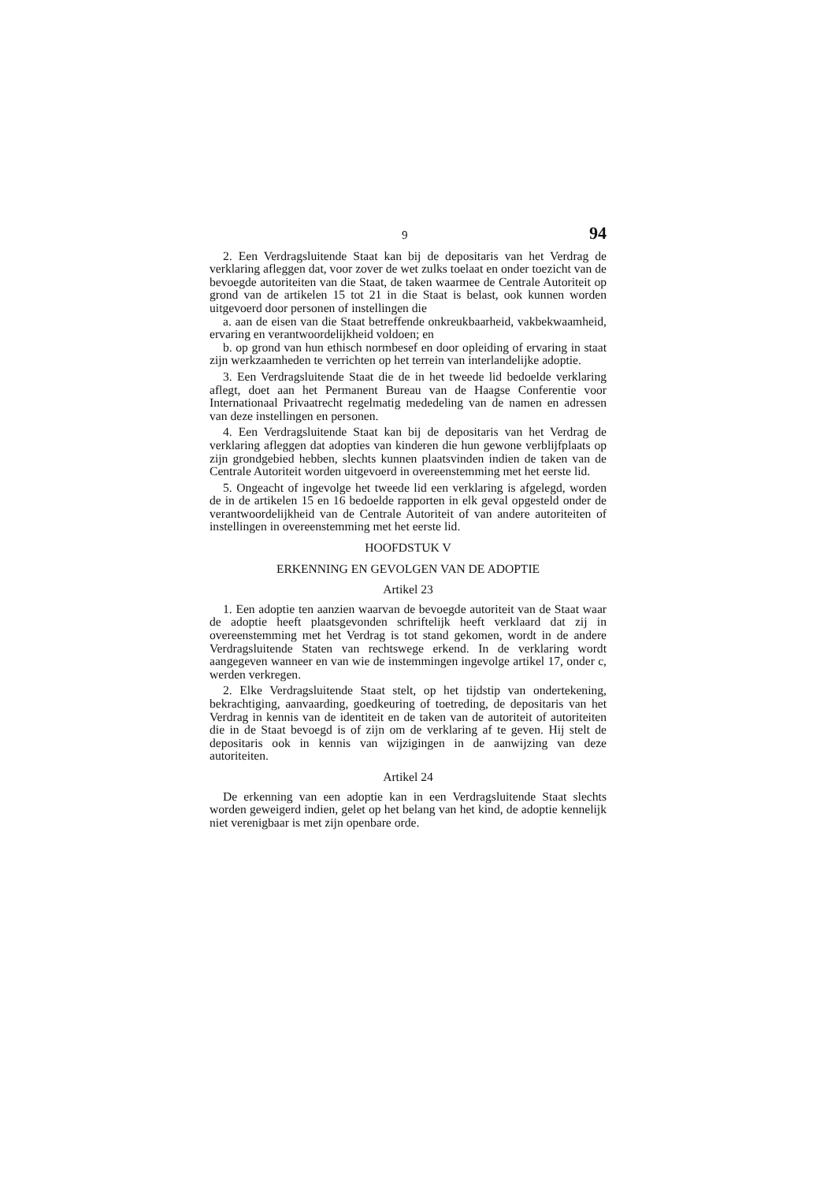9 94
2. Een Verdragsluitende Staat kan bij de depositaris van het Verdrag de verklaring afleggen dat, voor zover de wet zulks toelaat en onder toezicht van de bevoegde autoriteiten van die Staat, de taken waarmee de Centrale Autoriteit op grond van de artikelen 15 tot 21 in die Staat is belast, ook kunnen worden uitgevoerd door personen of instellingen die
a. aan de eisen van die Staat betreffende onkreukbaarheid, vakbekwaamheid, ervaring en verantwoordelijkheid voldoen; en
b. op grond van hun ethisch normbesef en door opleiding of ervaring in staat zijn werkzaamheden te verrichten op het terrein van interlandelijke adoptie.
3. Een Verdragsluitende Staat die de in het tweede lid bedoelde verklaring aflegt, doet aan het Permanent Bureau van de Haagse Conferentie voor Internationaal Privaatrecht regelmatig mededeling van de namen en adressen van deze instellingen en personen.
4. Een Verdragsluitende Staat kan bij de depositaris van het Verdrag de verklaring afleggen dat adopties van kinderen die hun gewone verblijfplaats op zijn grondgebied hebben, slechts kunnen plaatsvinden indien de taken van de Centrale Autoriteit worden uitgevoerd in overeenstemming met het eerste lid.
5. Ongeacht of ingevolge het tweede lid een verklaring is afgelegd, worden de in de artikelen 15 en 16 bedoelde rapporten in elk geval opgesteld onder de verantwoordelijkheid van de Centrale Autoriteit of van andere autoriteiten of instellingen in overeenstemming met het eerste lid.
HOOFDSTUK V
ERKENNING EN GEVOLGEN VAN DE ADOPTIE
Artikel 23
1. Een adoptie ten aanzien waarvan de bevoegde autoriteit van de Staat waar de adoptie heeft plaatsgevonden schriftelijk heeft verklaard dat zij in overeenstemming met het Verdrag is tot stand gekomen, wordt in de andere Verdragsluitende Staten van rechtswege erkend. In de verklaring wordt aangegeven wanneer en van wie de instemmingen ingevolge artikel 17, onder c, werden verkregen.
2. Elke Verdragsluitende Staat stelt, op het tijdstip van ondertekening, bekrachtiging, aanvaarding, goedkeuring of toetreding, de depositaris van het Verdrag in kennis van de identiteit en de taken van de autoriteit of autoriteiten die in de Staat bevoegd is of zijn om de verklaring af te geven. Hij stelt de depositaris ook in kennis van wijzigingen in de aanwijzing van deze autoriteiten.
Artikel 24
De erkenning van een adoptie kan in een Verdragsluitende Staat slechts worden geweigerd indien, gelet op het belang van het kind, de adoptie kennelijk niet verenigbaar is met zijn openbare orde.